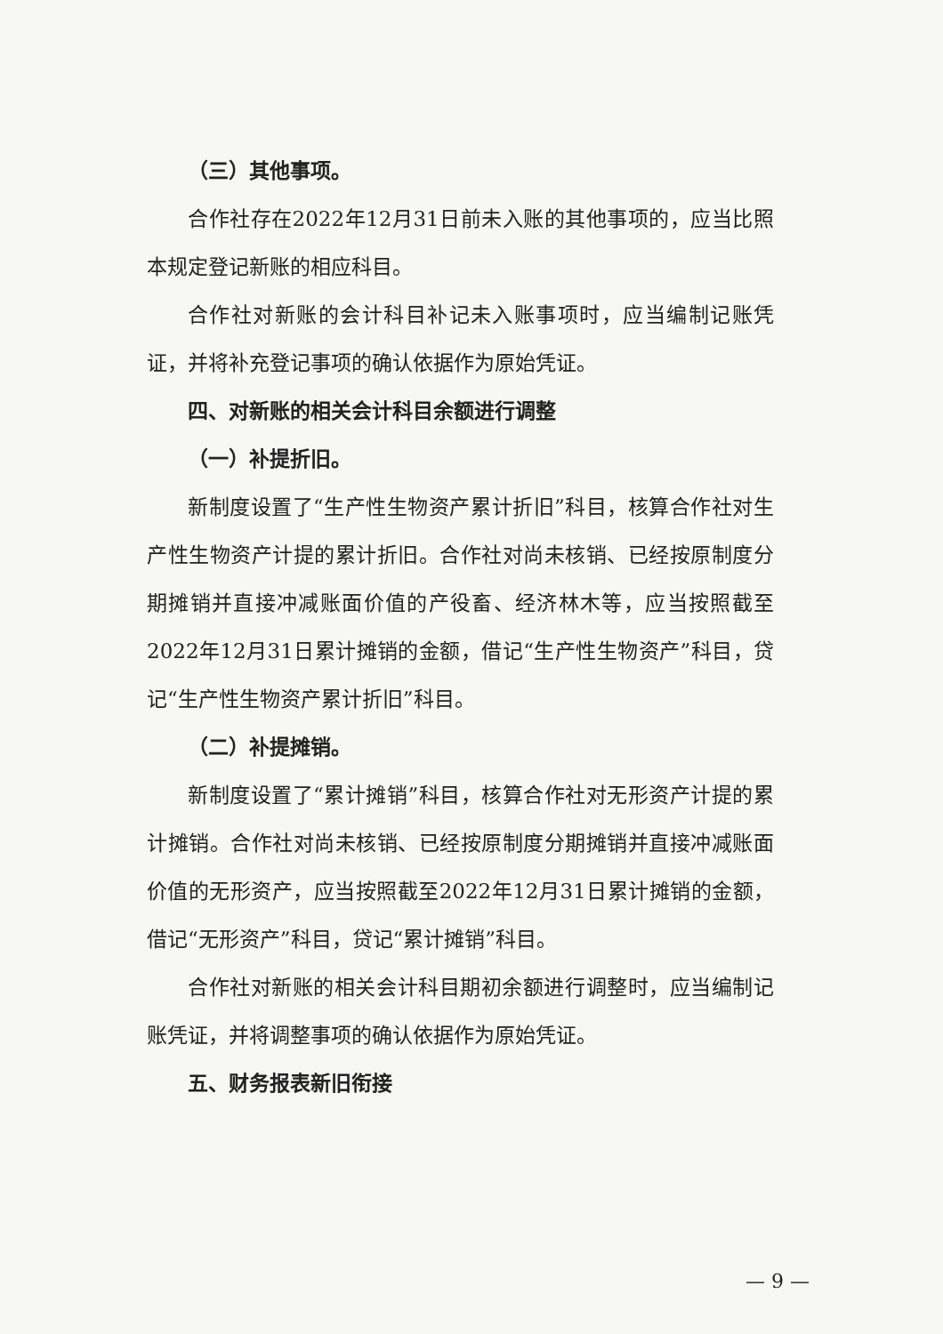（三）其他事项。
合作社存在2022年12月31日前未入账的其他事项的，应当比照本规定登记新账的相应科目。
合作社对新账的会计科目补记未入账事项时，应当编制记账凭证，并将补充登记事项的确认依据作为原始凭证。
四、对新账的相关会计科目余额进行调整
（一）补提折旧。
新制度设置了“生产性生物资产累计折旧”科目，核算合作社对生产性生物资产计提的累计折旧。合作社对尚未核销、已经按原制度分期摊销并直接冲减账面价值的产役畜、经济林木等，应当按照截至2022年12月31日累计摊销的金额，借记“生产性生物资产”科目，贷记“生产性生物资产累计折旧”科目。
（二）补提摊销。
新制度设置了“累计摊销”科目，核算合作社对无形资产计提的累计摊销。合作社对尚未核销、已经按原制度分期摊销并直接冲减账面价值的无形资产，应当按照截至2022年12月31日累计摊销的金额，借记“无形资产”科目，贷记“累计摊销”科目。
合作社对新账的相关会计科目期初余额进行调整时，应当编制记账凭证，并将调整事项的确认依据作为原始凭证。
五、财务报表新旧衔接
— 9 —